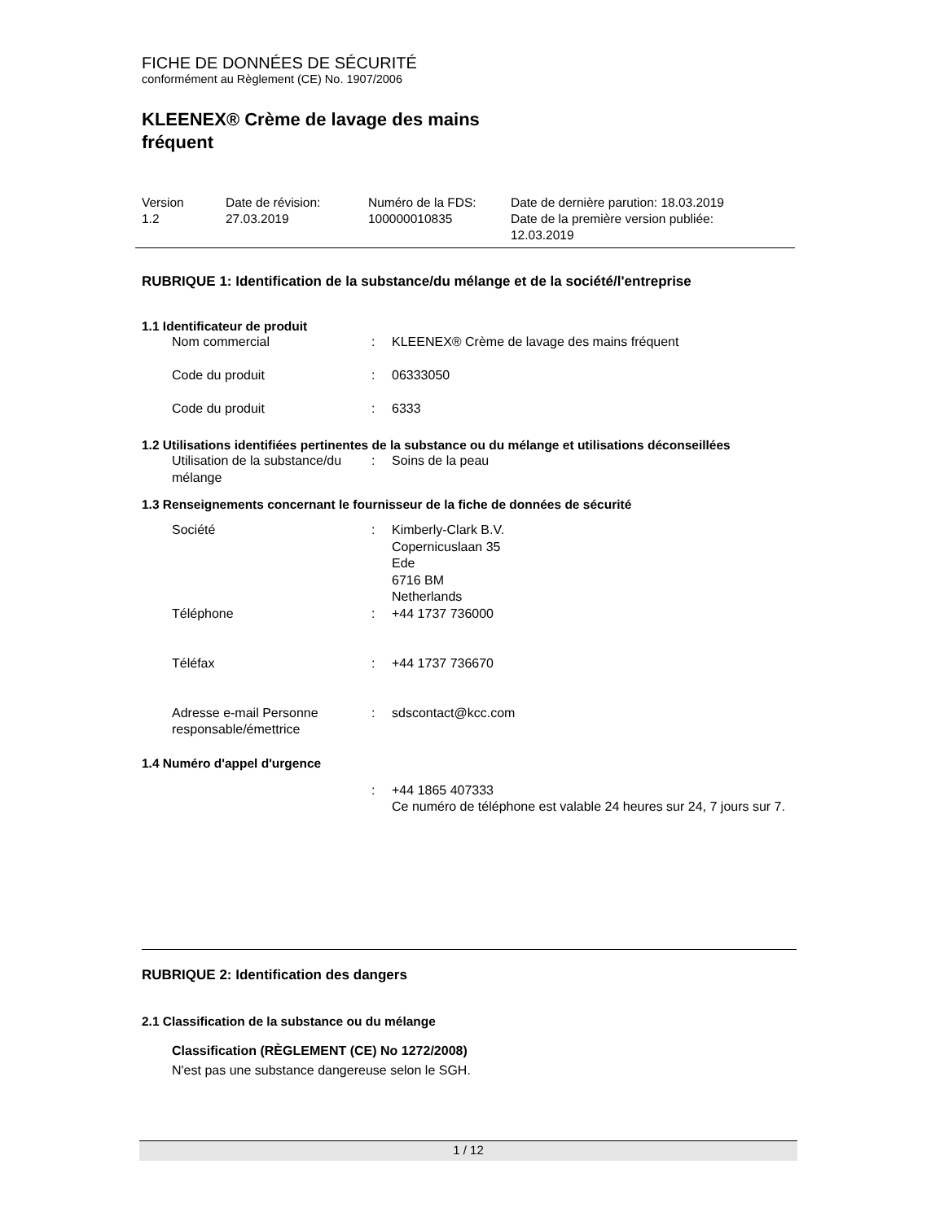FICHE DE DONNÉES DE SÉCURITÉ
conformément au Règlement (CE) No. 1907/2006
KLEENEX® Crème de lavage des mains
fréquent
| Version 1.2 | Date de révision: 27.03.2019 | Numéro de la FDS: 100000010835 | Date de dernière parution: 18.03.2019 Date de la première version publiée: 12.03.2019 |
RUBRIQUE 1: Identification de la substance/du mélange et de la société/l'entreprise
1.1 Identificateur de produit
| Nom commercial | : | KLEENEX® Crème de lavage des mains fréquent |
| Code du produit | : | 06333050 |
| Code du produit | : | 6333 |
1.2 Utilisations identifiées pertinentes de la substance ou du mélange et utilisations déconseillées
| Utilisation de la substance/du mélange | : | Soins de la peau |
1.3 Renseignements concernant le fournisseur de la fiche de données de sécurité
| Société | : | Kimberly-Clark B.V. Copernicuslaan 35 Ede 6716 BM Netherlands |
| Téléphone | : | +44 1737 736000 |
| Téléfax | : | +44 1737 736670 |
| Adresse e-mail Personne responsable/émettrice | : | sdscontact@kcc.com |
1.4 Numéro d'appel d'urgence
| | : | +44 1865 407333 Ce numéro de téléphone est valable 24 heures sur 24, 7 jours sur 7. |
RUBRIQUE 2: Identification des dangers
2.1 Classification de la substance ou du mélange
Classification (RÈGLEMENT (CE) No 1272/2008)
N'est pas une substance dangereuse selon le SGH.
1 / 12